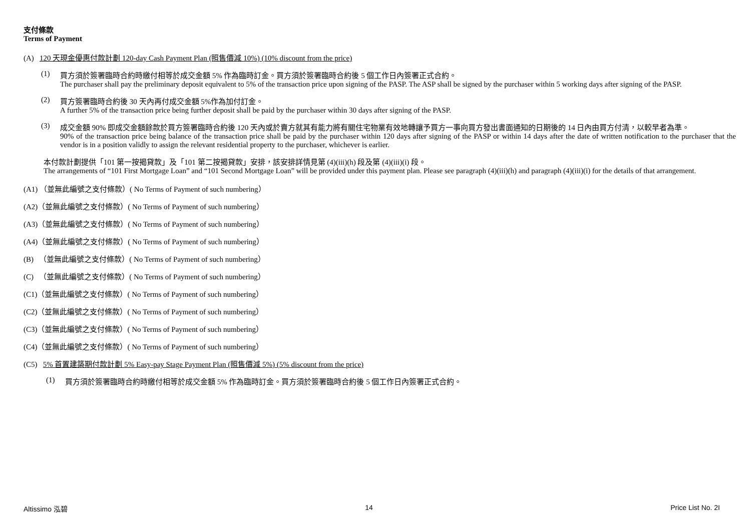支付條款
Terms of Payment
(A) 120 天現金優惠付款計劃 120-day Cash Payment Plan (照售價減 10%) (10% discount from the price)
(1) 買方須於簽署臨時合約時繳付相等於成交金額 5% 作為臨時訂金。買方須於簽署臨時合約後 5 個工作日內簽署正式合約。
The purchaser shall pay the preliminary deposit equivalent to 5% of the transaction price upon signing of the PASP. The ASP shall be signed by the purchaser within 5 working days after signing of the PASP.
(2) 買方簽署臨時合約後 30 天內再付成交金額 5%作為加付訂金。
A further 5% of the transaction price being further deposit shall be paid by the purchaser within 30 days after signing of the PASP.
(3) 成交金額 90% 即成交金額餘款於買方簽署臨時合約後 120 天內或於賣方就其有能力將有關住宅物業有效地轉讓予買方一事向買方發出書面通知的日期後的 14 日內由買方付清，以較早者為準。
90% of the transaction price being balance of the transaction price shall be paid by the purchaser within 120 days after signing of the PASP or within 14 days after the date of written notification to the purchaser that the vendor is in a position validly to assign the relevant residential property to the purchaser, whichever is earlier.
本付款計劃提供「101 第一按揭貸款」及「101 第二按揭貸款」安排，該安排詳情見第 (4)(iii)(h) 段及第 (4)(iii)(i) 段。
The arrangements of “101 First Mortgage Loan” and “101 Second Mortgage Loan” will be provided under this payment plan. Please see paragraph (4)(iii)(h) and paragraph (4)(iii)(i) for the details of that arrangement.
(A1) （並無此編號之支付條款）( No Terms of Payment of such numbering）
(A2)（並無此編號之支付條款）( No Terms of Payment of such numbering）
(A3)（並無此編號之支付條款）( No Terms of Payment of such numbering）
(A4)（並無此編號之支付條款）( No Terms of Payment of such numbering）
(B) （並無此編號之支付條款）( No Terms of Payment of such numbering）
(C) （並無此編號之支付條款）( No Terms of Payment of such numbering）
(C1)（並無此編號之支付條款）( No Terms of Payment of such numbering）
(C2)（並無此編號之支付條款）( No Terms of Payment of such numbering）
(C3)（並無此編號之支付條款）( No Terms of Payment of such numbering）
(C4)（並無此編號之支付條款）( No Terms of Payment of such numbering）
(C5) 5% 首置建築期付款計劃 5% Easy-pay Stage Payment Plan (照售價減 5%) (5% discount from the price)
(1) 買方須於簽署臨時合約時繳付相等於成交金額 5% 作為臨時訂金。買方須於簽署臨時合約後 5 個工作日內簽署正式合約。
Altissimo 泓碧 14 Price List No. 2I